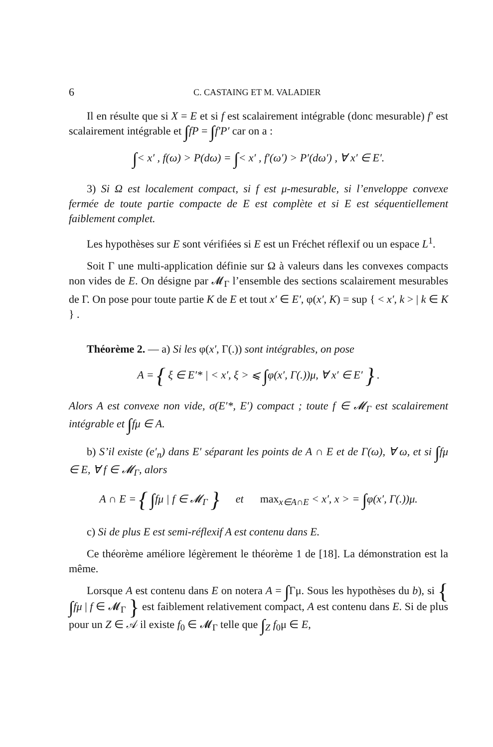6 C. CASTAING ET M. VALADIER
Il en résulte que si X = E et si f est scalairement intégrable (donc mesurable) f′ est scalairement intégrable et ∫fP = ∫f′P′ car on a :
∫< x′ , f(ω) > P(dω) = ∫< x′ , f′(ω′) > P′(dω′) , ∀ x′ ∈ E′.
3) Si Ω est localement compact, si f est μ-mesurable, si l’enveloppe convexe fermée de toute partie compacte de E est complète et si E est séquentiellement faiblement complet.
Les hypothèses sur E sont vérifiées si E est un Fréchet réflexif ou un espace L<sup>1</sup>.
Soit Γ une multi-application définie sur Ω à valeurs dans les convexes compacts non vides de E. On désigne par 𝓜<sub>Γ</sub> l’ensemble des sections scalairement mesurables de Γ. On pose pour toute partie K de E et tout x′ ∈ E′, φ(x′, K) = sup { < x′, k > | k ∈ K } .
Théorème 2. — a) Si les φ(x′, Γ(.)) sont intégrables, on pose
A = { ξ ∈ E′* | < x′, ξ > ⩽ ∫φ(x′, Γ(.))μ, ∀ x′ ∈ E′ } .
Alors A est convexe non vide, σ(E′*, E′) compact ; toute f ∈ 𝓜<sub>Γ</sub> est scalairement intégrable et ∫fμ ∈ A.
b) S’il existe (e′<sub>n</sub>) dans E′ séparant les points de A ∩ E et de Γ(ω), ∀ ω, et si ∫fμ ∈ E, ∀ f ∈ 𝓜<sub>Γ</sub>, alors
A ∩ E = { ∫fμ | f ∈ 𝓜<sub>Γ</sub> } et max<sub>x∈A∩E</sub> < x′, x > = ∫φ(x′, Γ(.))μ.
c) Si de plus E est semi-réflexif A est contenu dans E.
Ce théorème améliore légèrement le théorème 1 de [18]. La démonstration est la même.
Lorsque A est contenu dans E on notera A = ∫Γμ. Sous les hypothèses du b), si { ∫fμ | f ∈ 𝓜<sub>Γ</sub> } est faiblement relativement compact, A est contenu dans E. Si de plus pour un Z ∈ 𝒜 il existe f<sub>0</sub> ∈ 𝓜<sub>Γ</sub> telle que ∫<sub>Z</sub> f<sub>0</sub>μ ∈ E,